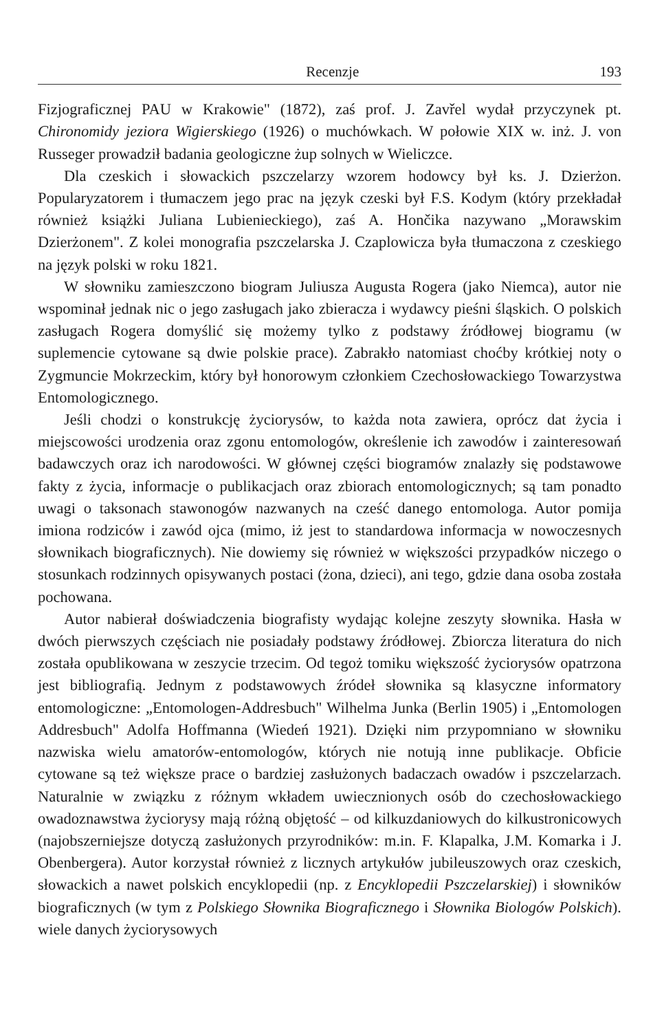Recenzje 193
Fizjograficznej PAU w Krakowie" (1872), zaś prof. J. Zavřel wydał przyczynek pt. Chironomidy jeziora Wigierskiego (1926) o muchówkach. W połowie XIX w. inż. J. von Russeger prowadził badania geologiczne żup solnych w Wieliczce.
Dla czeskich i słowackich pszczelarzy wzorem hodowcy był ks. J. Dzierżon. Popularyzatorem i tłumaczem jego prac na język czeski był F.S. Kodym (który przekładał również książki Juliana Lubienieckiego), zaś A. Hončika nazywano „Morawskim Dzierżonem". Z kolei monografia pszczelarska J. Czaplowicza była tłumaczona z czeskiego na język polski w roku 1821.
W słowniku zamieszczono biogram Juliusza Augusta Rogera (jako Niemca), autor nie wspominał jednak nic o jego zasługach jako zbieracza i wydawcy pieśni śląskich. O polskich zasługach Rogera domyślić się możemy tylko z podstawy źródłowej biogramu (w suplemencie cytowane są dwie polskie prace). Zabrakło natomiast choćby krótkiej noty o Zygmuncie Mokrzeckim, który był honorowym członkiem Czechosłowackiego Towarzystwa Entomologicznego.
Jeśli chodzi o konstrukcję życiorysów, to każda nota zawiera, oprócz dat życia i miejscowości urodzenia oraz zgonu entomologów, określenie ich zawodów i zainteresowań badawczych oraz ich narodowości. W głównej części biogramów znalazły się podstawowe fakty z życia, informacje o publikacjach oraz zbiorach entomologicznych; są tam ponadto uwagi o taksonach stawonogów nazwanych na cześć danego entomologa. Autor pomija imiona rodziców i zawód ojca (mimo, iż jest to standardowa informacja w nowoczesnych słownikach biograficznych). Nie dowiemy się również w większości przypadków niczego o stosunkach rodzinnych opisywanych postaci (żona, dzieci), ani tego, gdzie dana osoba została pochowana.
Autor nabierał doświadczenia biografisty wydając kolejne zeszyty słownika. Hasła w dwóch pierwszych częściach nie posiadały podstawy źródłowej. Zbiorcza literatura do nich została opublikowana w zeszycie trzecim. Od tegoż tomiku większość życiorysów opatrzona jest bibliografią. Jednym z podstawowych źródeł słownika są klasyczne informatory entomologiczne: „Entomologen-Addresbuch" Wilhelma Junka (Berlin 1905) i „Entomologen Addresbuch" Adolfa Hoffmanna (Wiedeń 1921). Dzięki nim przypomniano w słowniku nazwiska wielu amatorów-entomologów, których nie notują inne publikacje. Obficie cytowane są też większe prace o bardziej zasłużonych badaczach owadów i pszczelarzach. Naturalnie w związku z różnym wkładem uwiecznionych osób do czechosłowackiego owadoznawstwa życiorysy mają różną objętość – od kilkuzdaniowych do kilkustronicowych (najobszerniejsze dotyczą zasłużonych przyrodników: m.in. F. Klapalka, J.M. Komarka i J. Obenbergera). Autor korzystał również z licznych artykułów jubileuszowych oraz czeskich, słowackich a nawet polskich encyklopedii (np. z Encyklopedii Pszczelarskiej) i słowników biograficznych (w tym z Polskiego Słownika Biograficznego i Słownika Biologów Polskich). wiele danych życiorysowych